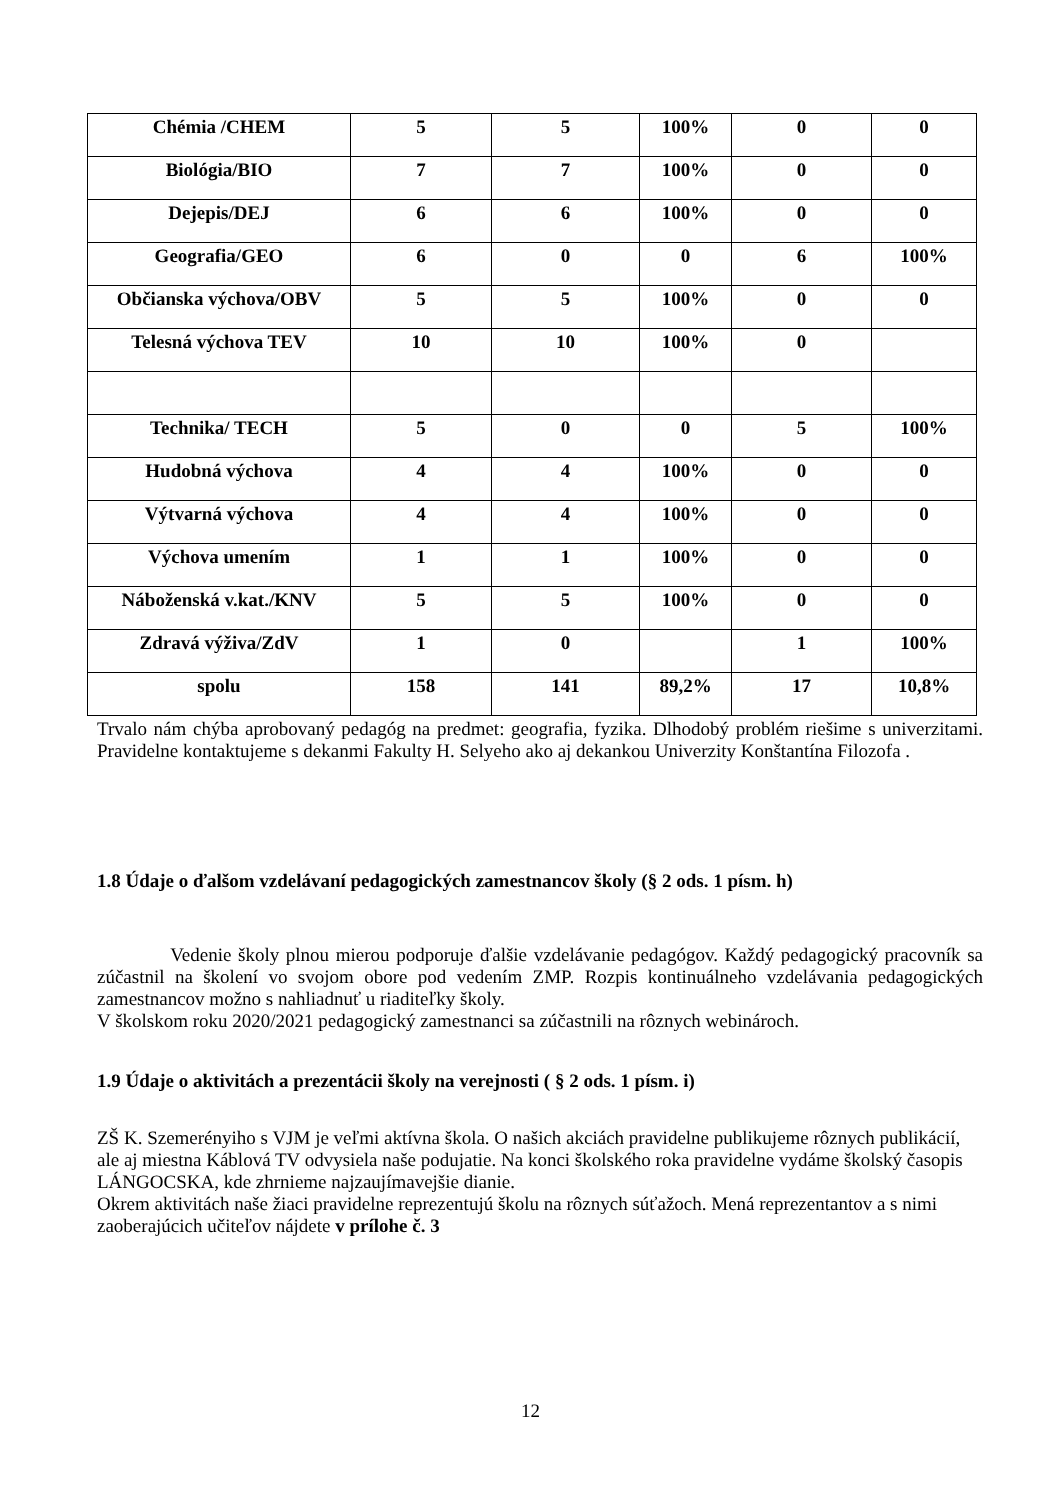| Chémia /CHEM | 5 | 5 | 100% | 0 | 0 |
| Biológia/BIO | 7 | 7 | 100% | 0 | 0 |
| Dejepis/DEJ | 6 | 6 | 100% | 0 | 0 |
| Geografia/GEO | 6 | 0 | 0 | 6 | 100% |
| Občianska výchova/OBV | 5 | 5 | 100% | 0 | 0 |
| Telesná výchova TEV | 10 | 10 | 100% | 0 | |
| Technika/ TECH | 5 | 0 | 0 | 5 | 100% |
| Hudobná výchova | 4 | 4 | 100% | 0 | 0 |
| Výtvarná výchova | 4 | 4 | 100% | 0 | 0 |
| Výchova umením | 1 | 1 | 100% | 0 | 0 |
| Náboženská v.kat./KNV | 5 | 5 | 100% | 0 | 0 |
| Zdravá výživa/ZdV | 1 | 0 | | 1 | 100% |
| spolu | 158 | 141 | 89,2% | 17 | 10,8% |
Trvalo nám chýba aprobovaný pedagóg na predmet: geografia, fyzika. Dlhodobý problém riešime s univerzitami. Pravidelne kontaktujeme s dekanmi Fakulty H. Selyeho ako aj dekankou Univerzity Konštantína Filozofa .
1.8 Údaje o ďalšom vzdelávaní pedagogických zamestnancov školy (§ 2 ods. 1 písm. h)
Vedenie školy plnou mierou podporuje ďalšie vzdelávanie pedagógov. Každý pedagogický pracovník sa zúčastnil na školení vo svojom obore pod vedením ZMP. Rozpis kontinuálneho vzdelávania pedagogických zamestnancov možno s nahliadnuť u riaditeľky školy.
V školskom roku 2020/2021 pedagogický zamestnanci sa zúčastnili na rôznych webinároch.
1.9 Údaje o aktivitách a prezentácii školy na verejnosti ( § 2 ods. 1 písm. i)
ZŠ K. Szemerényiho s VJM je veľmi aktívna škola. O našich akciách pravidelne publikujeme rôznych publikácií, ale aj miestna Káblová TV odvysiela naše podujatie. Na konci školského roka pravidelne vydáme školský časopis LÁNGOCSKA, kde zhrnieme najzaujímavejšie dianie.
Okrem aktivitách naše žiaci pravidelne reprezentujú školu na rôznych súťažoch. Mená reprezentantov a s nimi zaoberajúcich učiteľov nájdete v prílohe č. 3
12